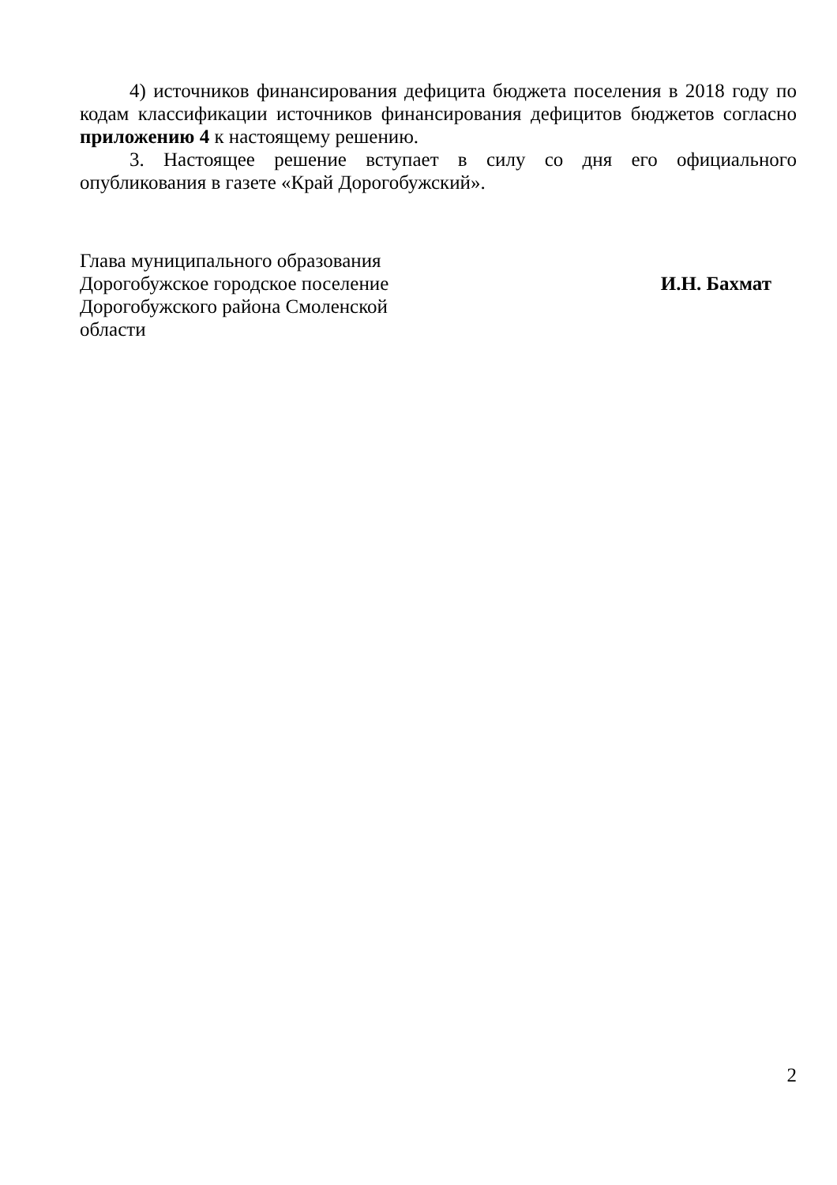4) источников финансирования дефицита бюджета поселения в 2018 году по кодам классификации источников финансирования дефицитов бюджетов согласно приложению 4 к настоящему решению.
3. Настоящее решение вступает в силу со дня его официального опубликования в газете «Край Дорогобужский».
Глава муниципального образования
Дорогобужское городское поселение
Дорогобужского района Смоленской
области
И.Н. Бахмат
2